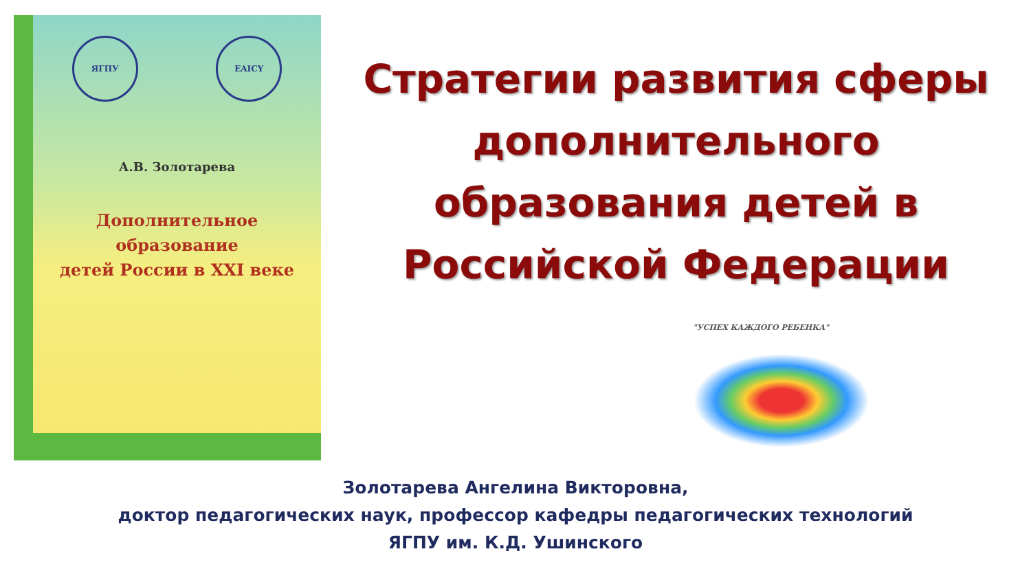ЯГПУ EAICY
А.В. Золотарева
Дополнительное образование
детей России в XXI веке
Стратегии развития сферы
дополнительного
образования детей в
Российской Федерации
"УСПЕХ КАЖДОГО РЕБЕНКА"
Золотарева Ангелина Викторовна,
доктор педагогических наук, профессор кафедры педагогических технологий
ЯГПУ им. К.Д. Ушинского